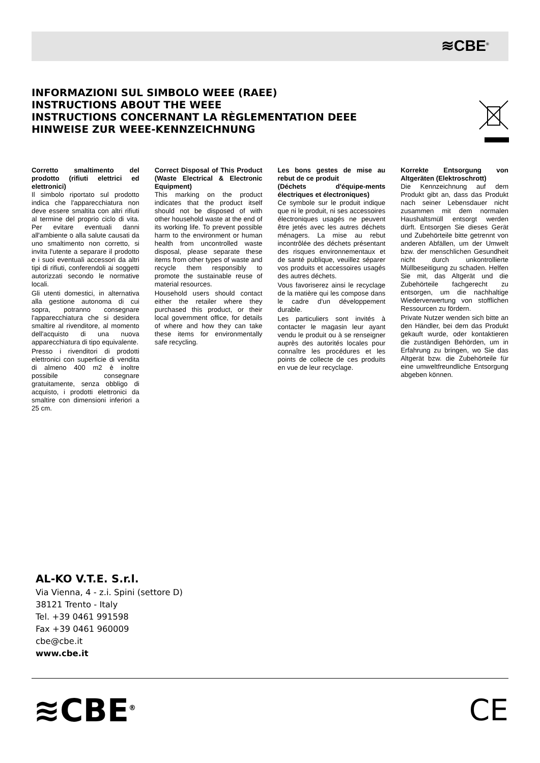≋CBE<sup>®</sup>
INFORMAZIONI SUL SIMBOLO WEEE (RAEE)
INSTRUCTIONS ABOUT THE WEEE
INSTRUCTIONS CONCERNANT LA RÈGLEMENTATION DEEE
HINWEISE ZUR WEEE-KENNZEICHNUNG
Corretto smaltimento del prodotto (rifiuti elettrici ed elettronici)
Il simbolo riportato sul prodotto indica che l'apparecchiatura non deve essere smaltita con altri rifiuti al termine del proprio ciclo di vita. Per evitare eventuali danni all'ambiente o alla salute causati da uno smaltimento non corretto, si invita l'utente a separare il prodotto e i suoi eventuali accessori da altri tipi di rifiuti, conferendoli ai soggetti autorizzati secondo le normative locali.
Gli utenti domestici, in alternativa alla gestione autonoma di cui sopra, potranno consegnare l'apparecchiatura che si desidera smaltire al rivenditore, al momento dell'acquisto di una nuova apparecchiatura di tipo equivalente.
Presso i rivenditori di prodotti elettronici con superficie di vendita di almeno 400 m2 è inoltre possibile consegnare gratuitamente, senza obbligo di acquisto, i prodotti elettronici da smaltire con dimensioni inferiori a 25 cm.
Correct Disposal of This Product (Waste Electrical & Electronic Equipment)
This marking on the product indicates that the product itself should not be disposed of with other household waste at the end of its working life. To prevent possible harm to the environment or human health from uncontrolled waste disposal, please separate these items from other types of waste and recycle them responsibly to promote the sustainable reuse of material resources.
Household users should contact either the retailer where they purchased this product, or their local government office, for details of where and how they can take these items for environmentally safe recycling.
Les bons gestes de mise au rebut de ce produit
(Déchets d'équipe-ments électriques et électroniques)
Ce symbole sur le produit indique que ni le produit, ni ses accessoires électroniques usagés ne peuvent être jetés avec les autres déchets ménagers. La mise au rebut incontrôlée des déchets présentant des risques environnementaux et de santé publique, veuillez séparer vos produits et accessoires usagés des autres déchets.
Vous favoriserez ainsi le recyclage de la matière qui les compose dans le cadre d'un développement durable.
Les particuliers sont invités à contacter le magasin leur ayant vendu le produit ou à se renseigner auprès des autorités locales pour connaître les procédures et les points de collecte de ces produits en vue de leur recyclage.
Korrekte Entsorgung von Altgeräten (Elektroschrott)
Die Kennzeichnung auf dem Produkt gibt an, dass das Produkt nach seiner Lebensdauer nicht zusammen mit dem normalen Haushaltsmüll entsorgt werden dürft. Entsorgen Sie dieses Gerät und Zubehörteile bitte getrennt von anderen Abfällen, um der Umwelt bzw. der menschlichen Gesundheit nicht durch unkontrollierte Müllbeseitigung zu schaden. Helfen Sie mit, das Altgerät und die Zubehörteile fachgerecht zu entsorgen, um die nachhaltige Wiederverwertung von stofflichen Ressourcen zu fördern.
Private Nutzer wenden sich bitte an den Händler, bei dem das Produkt gekauft wurde, oder kontaktieren die zuständigen Behörden, um in Erfahrung zu bringen, wo Sie das Altgerät bzw. die Zubehörteile für eine umweltfreundliche Entsorgung abgeben können.
AL-KO V.T.E. S.r.l.
Via Vienna, 4 - z.i. Spini (settore D)
38121 Trento - Italy
Tel. +39 0461 991598
Fax +39 0461 960009
cbe@cbe.it
www.cbe.it
≋CBE<sup>®</sup> CE